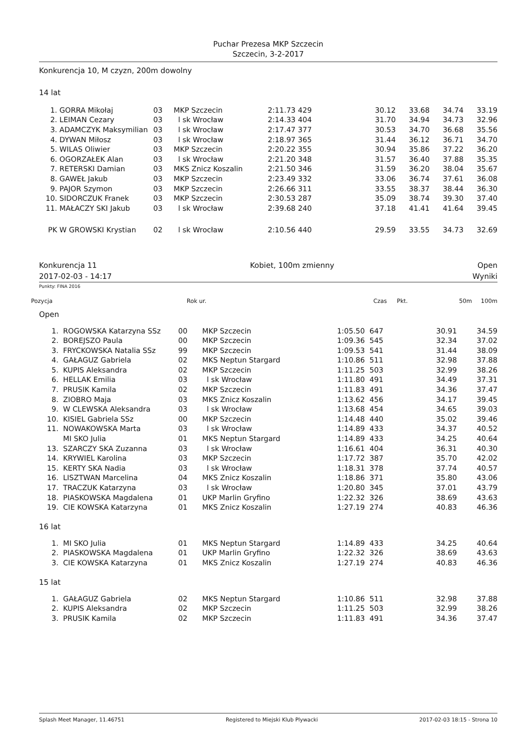Puchar Prezesa MKP Szczecin
Szczecin, 3-2-2017
Konkurencja 10, M czyzn, 200m dowolny
14 lat
| 1. | GORRA Mikołaj | 03 | MKP Szczecin | 2:11.73 429 | | 30.12 | 33.68 | 34.74 | 33.19 |
| 2. | LEIMAN Cezary | 03 | l sk Wrocław | 2:14.33 404 | | 31.70 | 34.94 | 34.73 | 32.96 |
| 3. | ADAMCZYK Maksymilian | 03 | l sk Wrocław | 2:17.47 377 | | 30.53 | 34.70 | 36.68 | 35.56 |
| 4. | DYWAN Miłosz | 03 | l sk Wrocław | 2:18.97 365 | | 31.44 | 36.12 | 36.71 | 34.70 |
| 5. | WILAS Oliwier | 03 | MKP Szczecin | 2:20.22 355 | | 30.94 | 35.86 | 37.22 | 36.20 |
| 6. | OGORZAŁEK Alan | 03 | l sk Wrocław | 2:21.20 348 | | 31.57 | 36.40 | 37.88 | 35.35 |
| 7. | RETERSKI Damian | 03 | MKS Znicz Koszalin | 2:21.50 346 | | 31.59 | 36.20 | 38.04 | 35.67 |
| 8. | GAWEŁ Jakub | 03 | MKP Szczecin | 2:23.49 332 | | 33.06 | 36.74 | 37.61 | 36.08 |
| 9. | PAJOR Szymon | 03 | MKP Szczecin | 2:26.66 311 | | 33.55 | 38.37 | 38.44 | 36.30 |
| 10. | SIDORCZUK Franek | 03 | MKP Szczecin | 2:30.53 287 | | 35.09 | 38.74 | 39.30 | 37.40 |
| 11. | MAŁACZY SKI Jakub | 03 | l sk Wrocław | 2:39.68 240 | | 37.18 | 41.41 | 41.64 | 39.45 |
| PK | W GROWSKI Krystian | 02 | l sk Wrocław | 2:10.56 440 | | 29.59 | 33.55 | 34.73 | 32.69 |
Konkurencja 11
2017-02-03 - 14:17 Kobiet, 100m zmienny Open
Wyniki
Punkty: FINA 2016
| Pozycja | Rok ur. | Czas | Pkt. | 50m | 100m |
Open
| 1. | ROGOWSKA Katarzyna SSz | 00 | MKP Szczecin | 1:05.50 | 647 | 30.91 | 34.59 |
| 2. | BOREJSZO Paula | 00 | MKP Szczecin | 1:09.36 | 545 | 32.34 | 37.02 |
| 3. | FRYCKOWSKA Natalia SSz | 99 | MKP Szczecin | 1:09.53 | 541 | 31.44 | 38.09 |
| 4. | GAŁAGUZ Gabriela | 02 | MKS Neptun Stargard | 1:10.86 | 511 | 32.98 | 37.88 |
| 5. | KUPIS Aleksandra | 02 | MKP Szczecin | 1:11.25 | 503 | 32.99 | 38.26 |
| 6. | HELLAK Emilia | 03 | l sk Wrocław | 1:11.80 | 491 | 34.49 | 37.31 |
| 7. | PRUSIK Kamila | 02 | MKP Szczecin | 1:11.83 | 491 | 34.36 | 37.47 |
| 8. | ZIOBRO Maja | 03 | MKS Znicz Koszalin | 1:13.62 | 456 | 34.17 | 39.45 |
| 9. | W CLEWSKA Aleksandra | 03 | l sk Wrocław | 1:13.68 | 454 | 34.65 | 39.03 |
| 10. | KISIEL Gabriela SSz | 00 | MKP Szczecin | 1:14.48 | 440 | 35.02 | 39.46 |
| 11. | NOWAKOWSKA Marta | 03 | l sk Wrocław | 1:14.89 | 433 | 34.37 | 40.52 |
| | MI SKO Julia | 01 | MKS Neptun Stargard | 1:14.89 | 433 | 34.25 | 40.64 |
| 13. | SZARCZY SKA Zuzanna | 03 | l sk Wrocław | 1:16.61 | 404 | 36.31 | 40.30 |
| 14. | KRYWIEL Karolina | 03 | MKP Szczecin | 1:17.72 | 387 | 35.70 | 42.02 |
| 15. | KERTY SKA Nadia | 03 | l sk Wrocław | 1:18.31 | 378 | 37.74 | 40.57 |
| 16. | LISZTWAN Marcelina | 04 | MKS Znicz Koszalin | 1:18.86 | 371 | 35.80 | 43.06 |
| 17. | TRACZUK Katarzyna | 03 | l sk Wrocław | 1:20.80 | 345 | 37.01 | 43.79 |
| 18. | PIASKOWSKA Magdalena | 01 | UKP Marlin Gryfino | 1:22.32 | 326 | 38.69 | 43.63 |
| 19. | CIE KOWSKA Katarzyna | 01 | MKS Znicz Koszalin | 1:27.19 | 274 | 40.83 | 46.36 |
16 lat
| 1. | MI SKO Julia | 01 | MKS Neptun Stargard | 1:14.89 | 433 | 34.25 | 40.64 |
| 2. | PIASKOWSKA Magdalena | 01 | UKP Marlin Gryfino | 1:22.32 | 326 | 38.69 | 43.63 |
| 3. | CIE KOWSKA Katarzyna | 01 | MKS Znicz Koszalin | 1:27.19 | 274 | 40.83 | 46.36 |
15 lat
| 1. | GAŁAGUZ Gabriela | 02 | MKS Neptun Stargard | 1:10.86 | 511 | 32.98 | 37.88 |
| 2. | KUPIS Aleksandra | 02 | MKP Szczecin | 1:11.25 | 503 | 32.99 | 38.26 |
| 3. | PRUSIK Kamila | 02 | MKP Szczecin | 1:11.83 | 491 | 34.36 | 37.47 |
Splash Meet Manager, 11.46751 Registered to Miejski Klub Plywacki 2017-02-03 18:15 - Strona 10